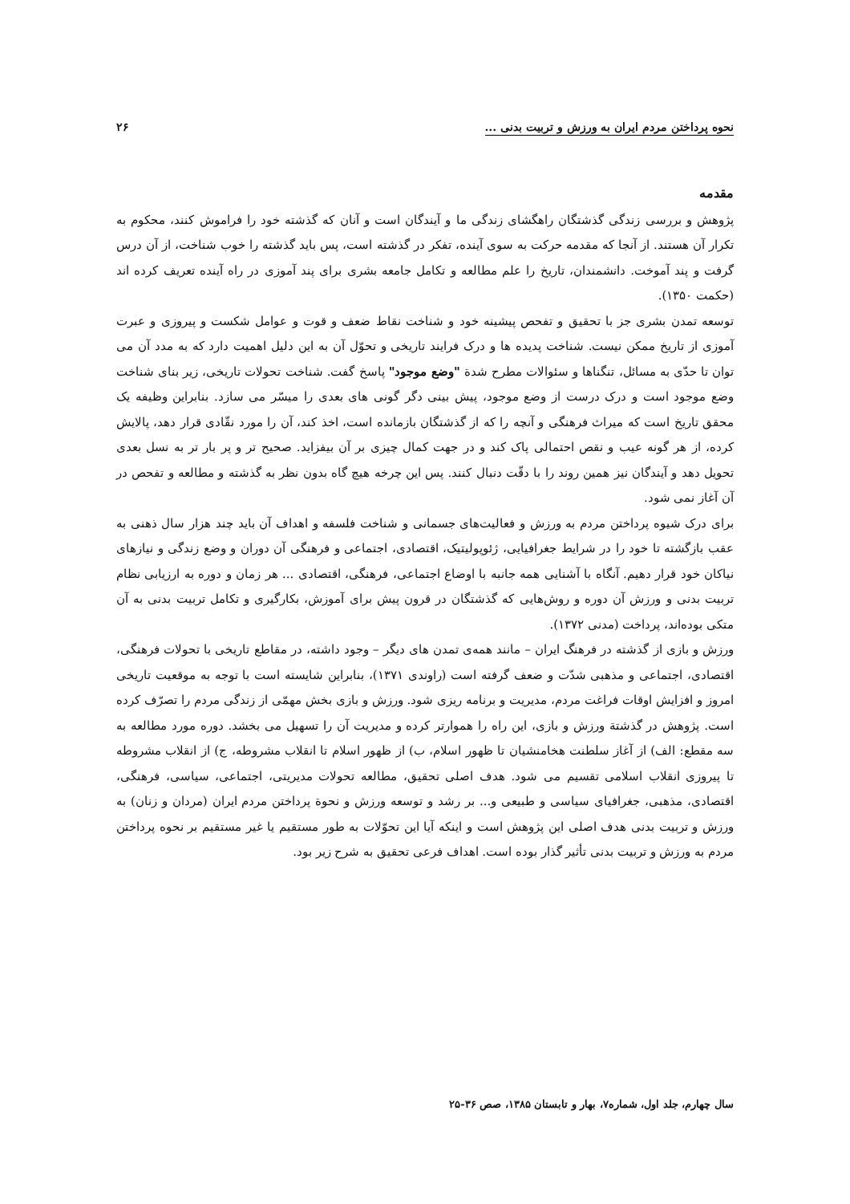نحوه پرداختن مردم ایران به ورزش و تربیت بدنی ... ۲۶
مقدمه
پژوهش و بررسی زندگی گذشتگان راهگشای زندگی ما و آیندگان است و آنان که گذشته خود را فراموش کنند، محکوم به تکرار آن هستند. از آنجا که مقدمه حرکت به سوی آینده، تفکر در گذشته است، پس باید گذشته را خوب شناخت، از آن درس گرفت و پند آموخت. دانشمندان، تاریخ را علم مطالعه و تکامل جامعه بشری برای پند آموزی در راه آینده تعریف کرده اند (حکمت ۱۳۵۰).
توسعه تمدن بشری جز با تحقیق و تفحص پیشینه خود و شناخت نقاط ضعف و قوت و عوامل شکست و پیروزی و عبرت آموزی از تاریخ ممکن نیست. شناخت پدیده ها و درک فرایند تاریخی و تحوّل آن به این دلیل اهمیت دارد که به مدد آن می توان تا حدّی به مسائل، تنگناها و سئوالات مطرح شدة "وضع موجود" پاسخ گفت. شناخت تحولات تاریخی، زیر بنای شناخت وضع موجود است و درک درست از وضع موجود، پیش بینی دگر گونی های بعدی را میسّر می سازد. بنابراین وظیفه یک محقق تاریخ است که میراث فرهنگی و آنچه را که از گذشتگان بازمانده است، اخذ کند، آن را مورد نقّادی قرار دهد، پالایش کرده، از هر گونه عیب و نقص احتمالی پاک کند و در جهت کمال چیزی بر آن بیفزاید. صحیح تر و پر بار تر به نسل بعدی تحویل دهد و آیندگان نیز همین روند را با دقّت دنبال کنند. پس این چرخه هیچ گاه بدون نظر به گذشته و مطالعه و تفحص در آن آغاز نمی شود.
برای درک شیوه پرداختن مردم به ورزش و فعالیت‌های جسمانی و شناخت فلسفه و اهداف آن باید چند هزار سال ذهنی به عقب بازگشته تا خود را در شرایط جغرافیایی، ژئوپولیتیک، اقتصادی، اجتماعی و فرهنگی آن دوران و وضع زندگی و نیازهای نیاکان خود قرار دهیم. آنگاه با آشنایی همه جانبه با اوضاع اجتماعی، فرهنگی، اقتصادی ... هر زمان و دوره به ارزیابی نظام تربیت بدنی و ورزش آن دوره و روش‌هایی که گذشتگان در قرون پیش برای آموزش، بکارگیری و تکامل تربیت بدنی به آن متکی بوده‌اند، پرداخت (مدنی ۱۳۷۲).
ورزش و بازی از گذشته در فرهنگ ایران – مانند همه‌ی تمدن های دیگر – وجود داشته، در مقاطع تاریخی با تحولات فرهنگی، اقتصادی، اجتماعی و مذهبی شدّت و ضعف گرفته است (راوندی ۱۳۷۱)، بنابراین شایسته است با توجه به موقعیت تاریخی امروز و افزایش اوقات فراغت مردم، مدیریت و برنامه ریزی شود. ورزش و بازی بخش مهمّی از زندگی مردم را تصرّف کرده است. پژوهش در گذشتة ورزش و بازی، این راه را هموارتر کرده و مدیریت آن را تسهیل می بخشد. دوره مورد مطالعه به سه مقطع: الف) از آغاز سلطنت هخامنشیان تا ظهور اسلام، ب) از ظهور اسلام تا انقلاب مشروطه، ج) از انقلاب مشروطه تا پیروزی انقلاب اسلامی تقسیم می شود. هدف اصلی تحقیق، مطالعه تحولات مدیریتی، اجتماعی، سیاسی، فرهنگی، اقتصادی، مذهبی، جغرافیای سیاسی و طبیعی و... بر رشد و توسعه ورزش و نحوة پرداختن مردم ایران (مردان و زنان) به ورزش و تربیت بدنی هدف اصلی این پژوهش است و اینکه آیا این تحوّلات به طور مستقیم یا غیر مستقیم بر نحوه پرداختن مردم به ورزش و تربیت بدنی تأثیر گذار بوده است. اهداف فرعی تحقیق به شرح زیر بود.
سال چهارم، جلد اول، شماره۷، بهار و تابستان ۱۳۸۵، صص ۳۶-۲۵